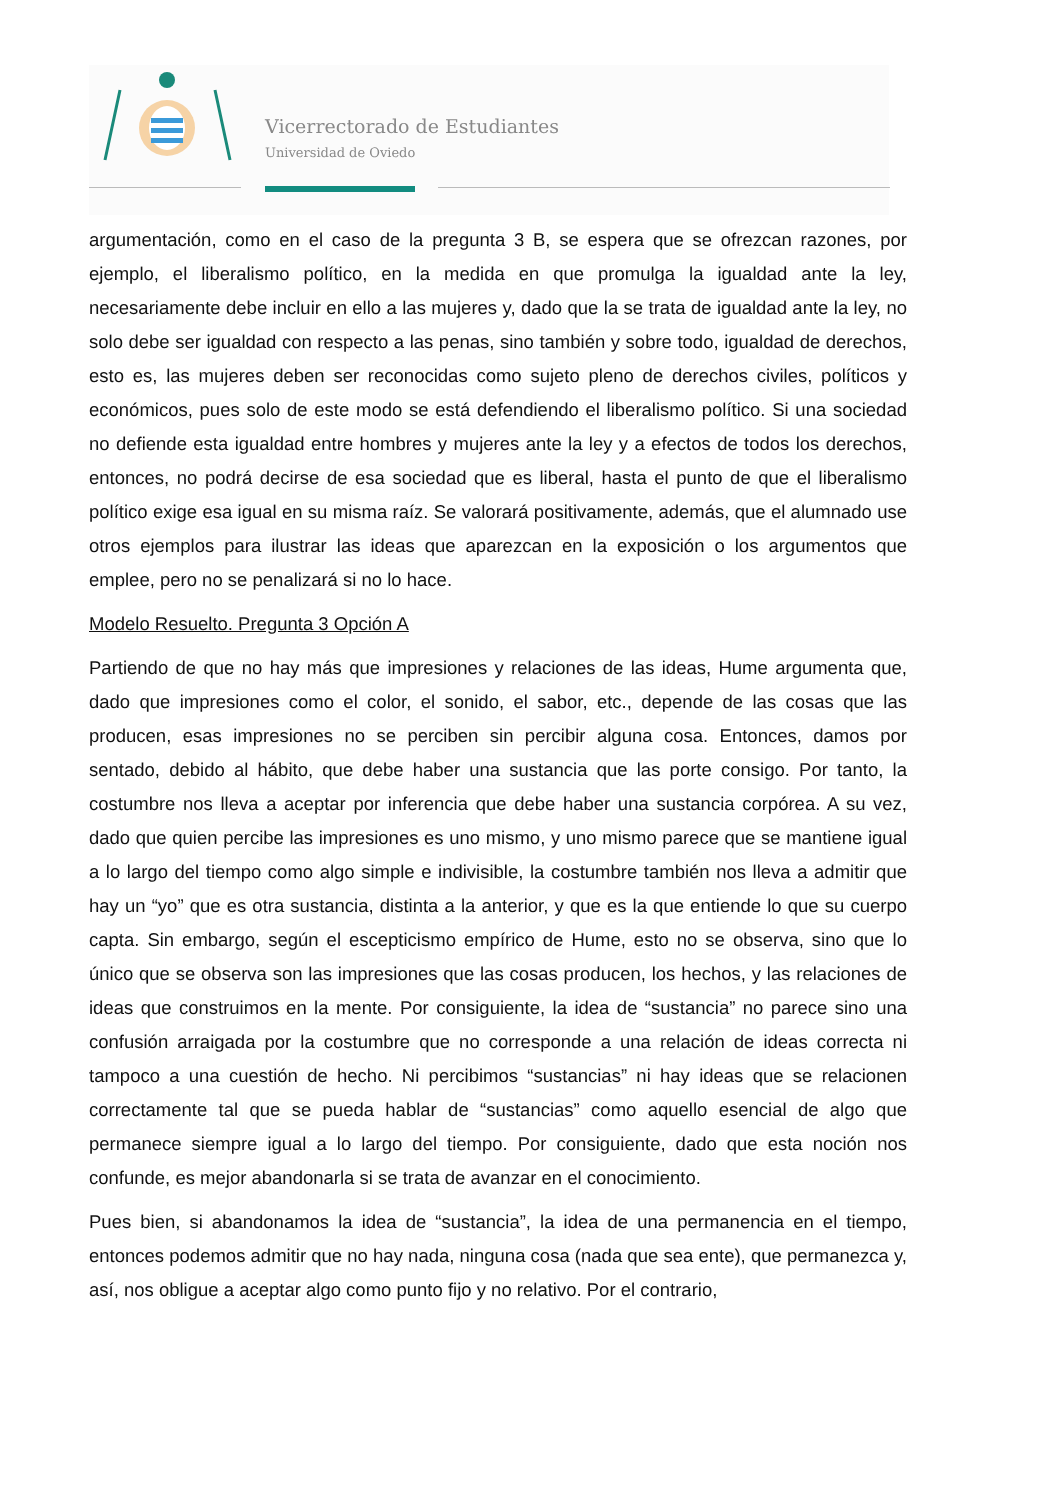Vicerrectorado de Estudiantes
Universidad de Oviedo
argumentación, como en el caso de la pregunta 3 B, se espera que se ofrezcan razones, por ejemplo, el liberalismo político, en la medida en que promulga la igualdad ante la ley, necesariamente debe incluir en ello a las mujeres y, dado que la se trata de igualdad ante la ley, no solo debe ser igualdad con respecto a las penas, sino también y sobre todo, igualdad de derechos, esto es, las mujeres deben ser reconocidas como sujeto pleno de derechos civiles, políticos y económicos, pues solo de este modo se está defendiendo el liberalismo político. Si una sociedad no defiende esta igualdad entre hombres y mujeres ante la ley y a efectos de todos los derechos, entonces, no podrá decirse de esa sociedad que es liberal, hasta el punto de que el liberalismo político exige esa igual en su misma raíz. Se valorará positivamente, además, que el alumnado use otros ejemplos para ilustrar las ideas que aparezcan en la exposición o los argumentos que emplee, pero no se penalizará si no lo hace.
Modelo Resuelto. Pregunta 3 Opción A
Partiendo de que no hay más que impresiones y relaciones de las ideas, Hume argumenta que, dado que impresiones como el color, el sonido, el sabor, etc., depende de las cosas que las producen, esas impresiones no se perciben sin percibir alguna cosa. Entonces, damos por sentado, debido al hábito, que debe haber una sustancia que las porte consigo. Por tanto, la costumbre nos lleva a aceptar por inferencia que debe haber una sustancia corpórea. A su vez, dado que quien percibe las impresiones es uno mismo, y uno mismo parece que se mantiene igual a lo largo del tiempo como algo simple e indivisible, la costumbre también nos lleva a admitir que hay un “yo” que es otra sustancia, distinta a la anterior, y que es la que entiende lo que su cuerpo capta. Sin embargo, según el escepticismo empírico de Hume, esto no se observa, sino que lo único que se observa son las impresiones que las cosas producen, los hechos, y las relaciones de ideas que construimos en la mente. Por consiguiente, la idea de “sustancia” no parece sino una confusión arraigada por la costumbre que no corresponde a una relación de ideas correcta ni tampoco a una cuestión de hecho. Ni percibimos “sustancias” ni hay ideas que se relacionen correctamente tal que se pueda hablar de “sustancias” como aquello esencial de algo que permanece siempre igual a lo largo del tiempo. Por consiguiente, dado que esta noción nos confunde, es mejor abandonarla si se trata de avanzar en el conocimiento.
Pues bien, si abandonamos la idea de “sustancia”, la idea de una permanencia en el tiempo, entonces podemos admitir que no hay nada, ninguna cosa (nada que sea ente), que permanezca y, así, nos obligue a aceptar algo como punto fijo y no relativo. Por el contrario,